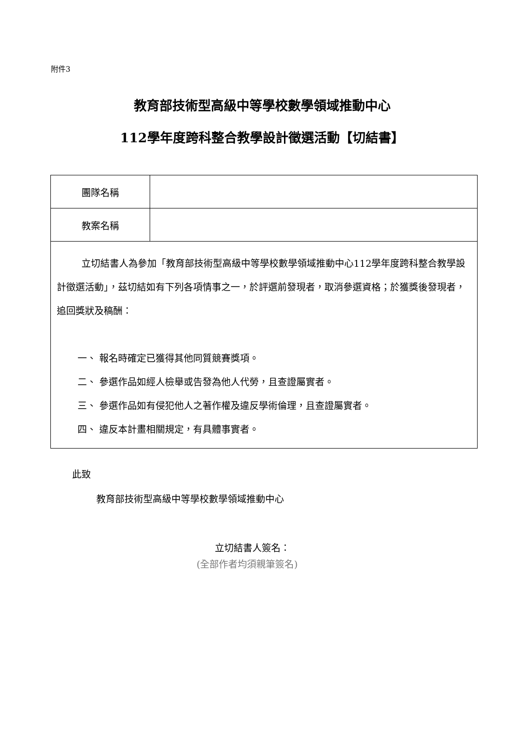附件3
教育部技術型高級中等學校數學領域推動中心
112學年度跨科整合教學設計徵選活動【切結書】
| 團隊名稱 | |
| 教案名稱 | |
| 立切結書人為參加「教育部技術型高級中等學校數學領域推動中心112學年度跨科整合教學設計徵選活動」，茲切結如有下列各項情事之一，於評選前發現者，取消參選資格；於獲獎後發現者，追回獎狀及稿酬： 一、 報名時確定已獲得其他同質競賽獎項。 二、 參選作品如經人檢舉或告發為他人代勞，且查證屬實者。 三、 參選作品如有侵犯他人之著作權及違反學術倫理，且查證屬實者。 四、 違反本計畫相關規定，有具體事實者。 | |
此致
教育部技術型高級中等學校數學領域推動中心
立切結書人簽名：
(全部作者均須親筆簽名)